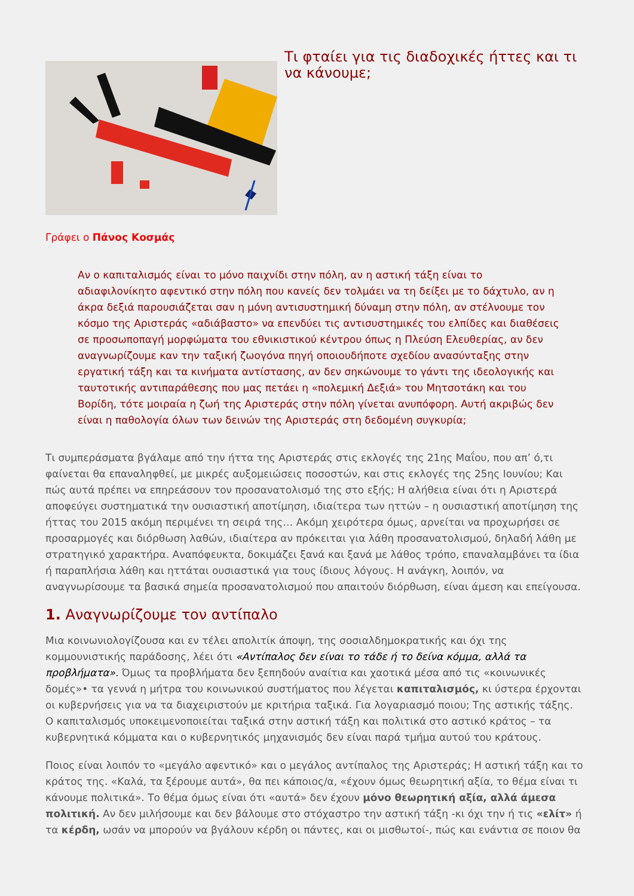Τι φταίει για τις διαδοχικές ήττες και τι να κάνουμε;
Γράφει ο Πάνος Κοσμάς
Αν ο καπιταλισμός είναι το μόνο παιχνίδι στην πόλη, αν η αστική τάξη είναι το αδιαφιλονίκητο αφεντικό στην πόλη που κανείς δεν τολμάει να τη δείξει με το δάχτυλο, αν η άκρα δεξιά παρουσιάζεται σαν η μόνη αντισυστημική δύναμη στην πόλη, αν στέλνουμε τον κόσμο της Αριστεράς «αδιάβαστο» να επενδύει τις αντισυστημικές του ελπίδες και διαθέσεις σε προσωποπαγή μορφώματα του εθνικιστικού κέντρου όπως η Πλεύση Ελευθερίας, αν δεν αναγνωρίζουμε καν την ταξική ζωογόνα πηγή οποιουδήποτε σχεδίου ανασύνταξης στην εργατική τάξη και τα κινήματα αντίστασης, αν δεν σηκώνουμε το γάντι της ιδεολογικής και ταυτοτικής αντιπαράθεσης που μας πετάει η «πολεμική Δεξιά» του Μητσοτάκη και του Βορίδη, τότε μοιραία η ζωή της Αριστεράς στην πόλη γίνεται ανυπόφορη. Αυτή ακριβώς δεν είναι η παθολογία όλων των δεινών της Αριστεράς στη δεδομένη συγκυρία;
Τι συμπεράσματα βγάλαμε από την ήττα της Αριστεράς στις εκλογές της 21ης Μαΐου, που απ’ ό,τι φαίνεται θα επαναληφθεί, με μικρές αυξομειώσεις ποσοστών, και στις εκλογές της 25ης Ιουνίου; Και πώς αυτά πρέπει να επηρεάσουν τον προσανατολισμό της στο εξής; Η αλήθεια είναι ότι η Αριστερά αποφεύγει συστηματικά την ουσιαστική αποτίμηση, ιδιαίτερα των ηττών – η ουσιαστική αποτίμηση της ήττας του 2015 ακόμη περιμένει τη σειρά της… Ακόμη χειρότερα όμως, αρνείται να προχωρήσει σε προσαρμογές και διόρθωση λαθών, ιδιαίτερα αν πρόκειται για λάθη προσανατολισμού, δηλαδή λάθη με στρατηγικό χαρακτήρα. Αναπόφευκτα, δοκιμάζει ξανά και ξανά με λάθος τρόπο, επαναλαμβάνει τα ίδια ή παραπλήσια λάθη και ηττάται ουσιαστικά για τους ίδιους λόγους. Η ανάγκη, λοιπόν, να αναγνωρίσουμε τα βασικά σημεία προσανατολισμού που απαιτούν διόρθωση, είναι άμεση και επείγουσα.
1. Αναγνωρίζουμε τον αντίπαλο
Μια κοινωνιολογίζουσα και εν τέλει απολιτίκ άποψη, της σοσιαλδημοκρατικής και όχι της κομμουνιστικής παράδοσης, λέει ότι «Αντίπαλος δεν είναι το τάδε ή το δείνα κόμμα, αλλά τα προβλήματα». Όμως τα προβλήματα δεν ξεπηδούν αναίτια και χαοτικά μέσα από τις «κοινωνικές δομές»• τα γεννά η μήτρα του κοινωνικού συστήματος που λέγεται καπιταλισμός, κι ύστερα έρχονται οι κυβερνήσεις για να τα διαχειριστούν με κριτήρια ταξικά. Για λογαριασμό ποιου; Της αστικής τάξης. Ο καπιταλισμός υποκειμενοποιείται ταξικά στην αστική τάξη και πολιτικά στο αστικό κράτος – τα κυβερνητικά κόμματα και ο κυβερνητικός μηχανισμός δεν είναι παρά τμήμα αυτού του κράτους.
Ποιος είναι λοιπόν το «μεγάλο αφεντικό» και ο μεγάλος αντίπαλος της Αριστεράς; Η αστική τάξη και το κράτος της. «Καλά, τα ξέρουμε αυτά», θα πει κάποιος/α, «έχουν όμως θεωρητική αξία, το θέμα είναι τι κάνουμε πολιτικά». Το θέμα όμως είναι ότι «αυτά» δεν έχουν μόνο θεωρητική αξία, αλλά άμεσα πολιτική. Αν δεν μιλήσουμε και δεν βάλουμε στο στόχαστρο την αστική τάξη -κι όχι την ή τις «ελίτ» ή τα κέρδη, ωσάν να μπορούν να βγάλουν κέρδη οι πάντες, και οι μισθωτοί-, πώς και ενάντια σε ποιον θα